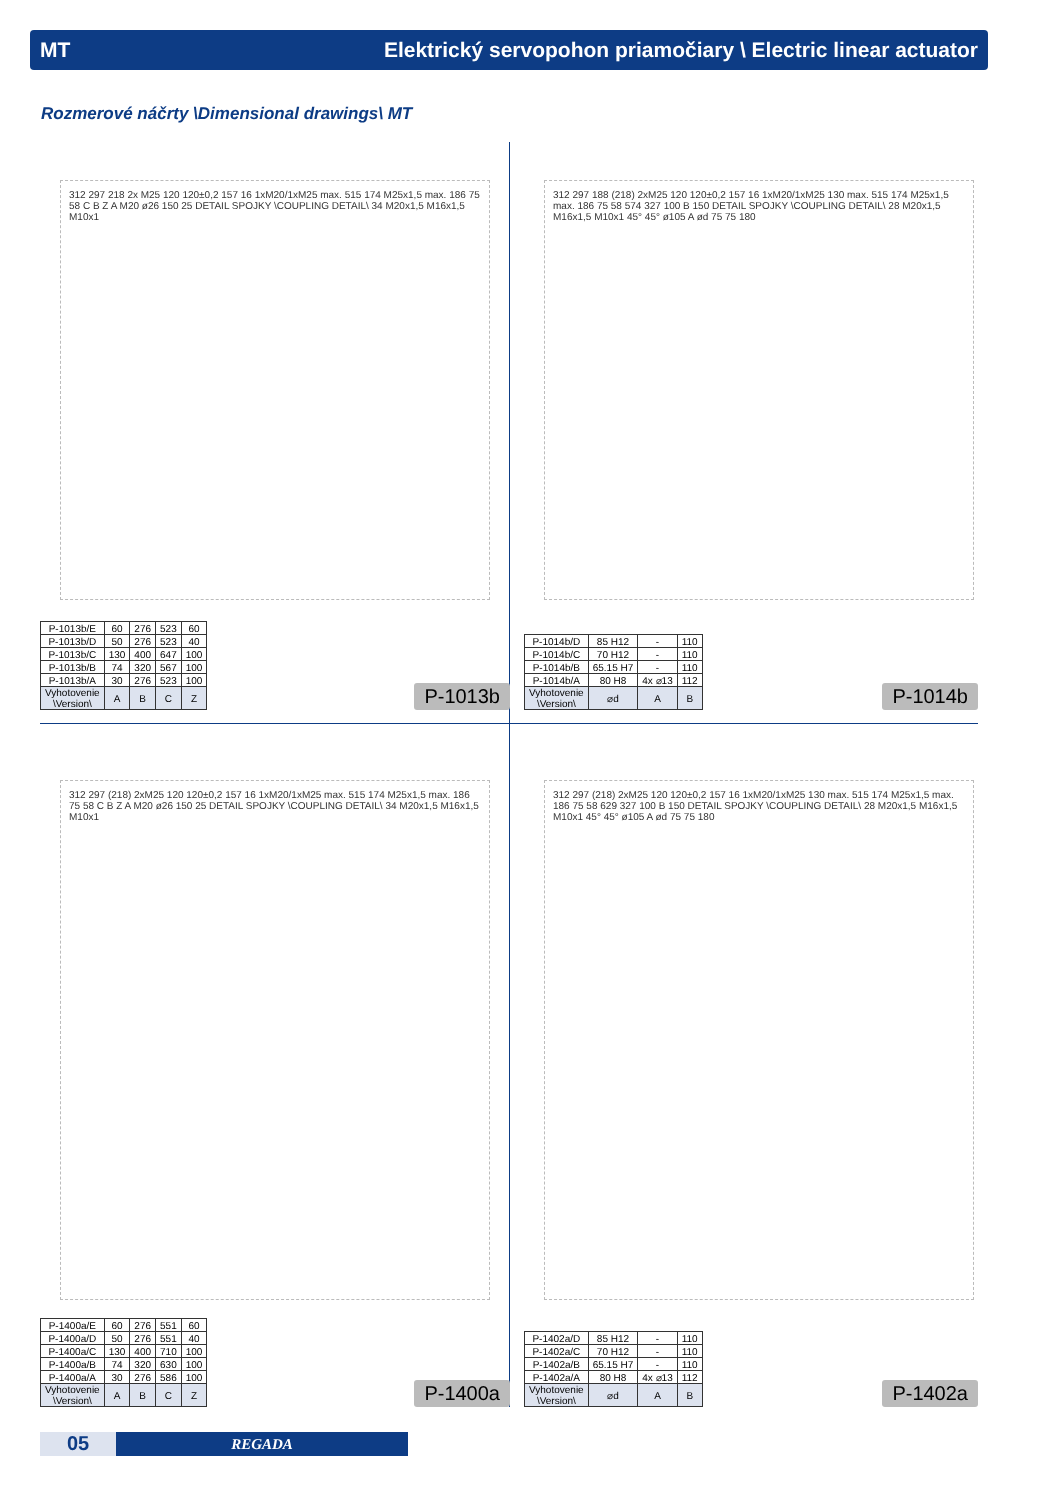MT Elektrický servopohon priamočiary \ Electric linear actuator
Rozmerové náčrty \Dimensional drawings\ MT
312 297 218 2x M25 120 120±0,2 157 16 1xM20/1xM25 max. 515 174 M25x1,5 max. 186 75 58 C B Z A M20 ø26 150 25 DETAIL SPOJKY \COUPLING DETAIL\ 34 M20x1,5 M16x1,5 M10x1
| P-1013b/E | 60 | 276 | 523 | 60 |
| P-1013b/D | 50 | 276 | 523 | 40 |
| P-1013b/C | 130 | 400 | 647 | 100 |
| P-1013b/B | 74 | 320 | 567 | 100 |
| P-1013b/A | 30 | 276 | 523 | 100 |
| Vyhotovenie \Version\ | A | B | C | Z |
P-1013b
312 297 188 (218) 2xM25 120 120±0,2 157 16 1xM20/1xM25 130 max. 515 174 M25x1,5 max. 186 75 58 574 327 100 B 150 DETAIL SPOJKY \COUPLING DETAIL\ 28 M20x1,5 M16x1,5 M10x1 45° 45° ø105 A ød 75 75 180
| P-1014b/D | 85 H12 | - | 110 |
| P-1014b/C | 70 H12 | - | 110 |
| P-1014b/B | 65.15 H7 | - | 110 |
| P-1014b/A | 80 H8 | 4x ⌀13 | 112 |
| Vyhotovenie \Version\ | ⌀d | A | B |
P-1014b
312 297 (218) 2xM25 120 120±0,2 157 16 1xM20/1xM25 max. 515 174 M25x1,5 max. 186 75 58 C B Z A M20 ø26 150 25 DETAIL SPOJKY \COUPLING DETAIL\ 34 M20x1,5 M16x1,5 M10x1
| P-1400a/E | 60 | 276 | 551 | 60 |
| P-1400a/D | 50 | 276 | 551 | 40 |
| P-1400a/C | 130 | 400 | 710 | 100 |
| P-1400a/B | 74 | 320 | 630 | 100 |
| P-1400a/A | 30 | 276 | 586 | 100 |
| Vyhotovenie \Version\ | A | B | C | Z |
P-1400a
312 297 (218) 2xM25 120 120±0,2 157 16 1xM20/1xM25 130 max. 515 174 M25x1,5 max. 186 75 58 629 327 100 B 150 DETAIL SPOJKY \COUPLING DETAIL\ 28 M20x1,5 M16x1,5 M10x1 45° 45° ø105 A ød 75 75 180
| P-1402a/D | 85 H12 | - | 110 |
| P-1402a/C | 70 H12 | - | 110 |
| P-1402a/B | 65.15 H7 | - | 110 |
| P-1402a/A | 80 H8 | 4x ⌀13 | 112 |
| Vyhotovenie \Version\ | ⌀d | A | B |
P-1402a
05
REGADA